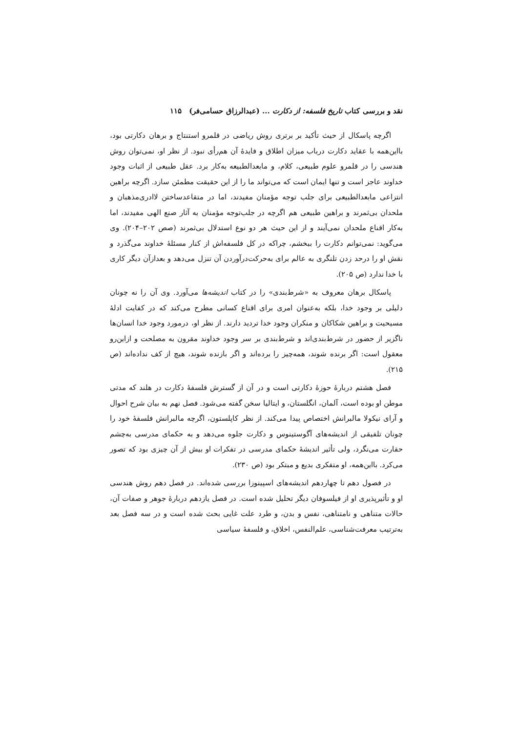نقد و بررسی کتاب تاریخ فلسفه: از دکارت ... (عبدالرزاق حسامی‌فر) ۱۱۵
اگرچه پاسکال از حیث تأکید بر برتری روش ریاضی در قلمرو استنتاج و برهان دکارتی بود، بااین‌همه با عقاید دکارت درباب میزان اطلاق و فایدهٔ آن هم‌رأی نبود. از نظر او، نمی‌توان روش هندسی را در قلمرو علوم طبیعی، کلام، و مابعدالطبیعه به‌کار برد. عقل طبیعی از اثبات وجود خداوند عاجز است و تنها ایمان است که می‌تواند ما را از این حقیقت مطمئن سازد. اگرچه براهین انتزاعی مابعدالطبیعی برای جلب توجه مؤمنان مفیدند، اما در متقاعدساختن لاادری‌مذهبان و ملحدان بی‌ثمرند و براهین طبیعی هم اگرچه در جلب‌توجه مؤمنان به آثار صنع الهی مفیدند، اما به‌کار اقناع ملحدان نمی‌آیند و از این حیث هر دو نوع استدلال بی‌ثمرند (صص ۲۰۲–۲۰۴). وی می‌گوید: نمی‌توانم دکارت را ببخشم، چراکه در کل فلسفه‌اش از کنار مسئلهٔ خداوند می‌گذرد و نقش او را درحد زدن تلنگری به عالم برای به‌حرکت‌درآوردن آن تنزل می‌دهد و بعدازآن دیگر کاری با خدا ندارد (ص ۲۰۵).
پاسکال برهان معروف به «شرط‌بندی» را در کتاب اندیشه‌ها می‌آورد. وی آن را نه چونان دلیلی بر وجود خدا، بلکه به‌عنوان امری برای اقناع کسانی مطرح می‌کند که در کفایت ادلهٔ مسیحیت و براهین شکاکان و منکران وجود خدا تردید دارند. از نظر او، درمورد وجود خدا انسان‌ها ناگزیر از حضور در شرط‌بندی‌اند و شرط‌بندی بر سر وجود خداوند مقرون به مصلحت و ازاین‌رو معقول است: اگر برنده شوند، همه‌چیز را برده‌اند و اگر بازنده شوند، هیچ از کف نداده‌اند (ص ۲۱۵).
فصل هشتم دربارهٔ حوزهٔ دکارتی است و در آن از گسترش فلسفهٔ دکارت در هلند که مدتی موطن او بوده است، آلمان، انگلستان، و ایتالیا سخن گفته می‌شود. فصل نهم به بیان شرح احوال و آرای نیکولا مالبرانش اختصاص پیدا می‌کند. از نظر کاپلستون، اگرچه مالبرانش فلسفهٔ خود را چونان تلفیقی از اندیشه‌های آگوستینوس و دکارت جلوه می‌دهد و به حکمای مدرسی به‌چشم حقارت می‌نگرد، ولی تأثیر اندیشهٔ حکمای مدرسی در تفکرات او بیش از آن چیزی بود که تصور می‌کرد. بااین‌همه، او متفکری بدیع و مبتکر بود (ص ۲۳۰).
در فصول دهم تا چهاردهم اندیشه‌های اسپینوزا بررسی شده‌اند. در فصل دهم روش هندسی او و تأثیرپذیری او از فیلسوفان دیگر تحلیل شده است. در فصل یازدهم دربارهٔ جوهر و صفات آن، حالات متناهی و نامتناهی، نفس و بدن، و طرد علت غایی بحث شده است و در سه فصل بعد به‌ترتیب معرفت‌شناسی، علم‌النفس، اخلاق، و فلسفهٔ سیاسی